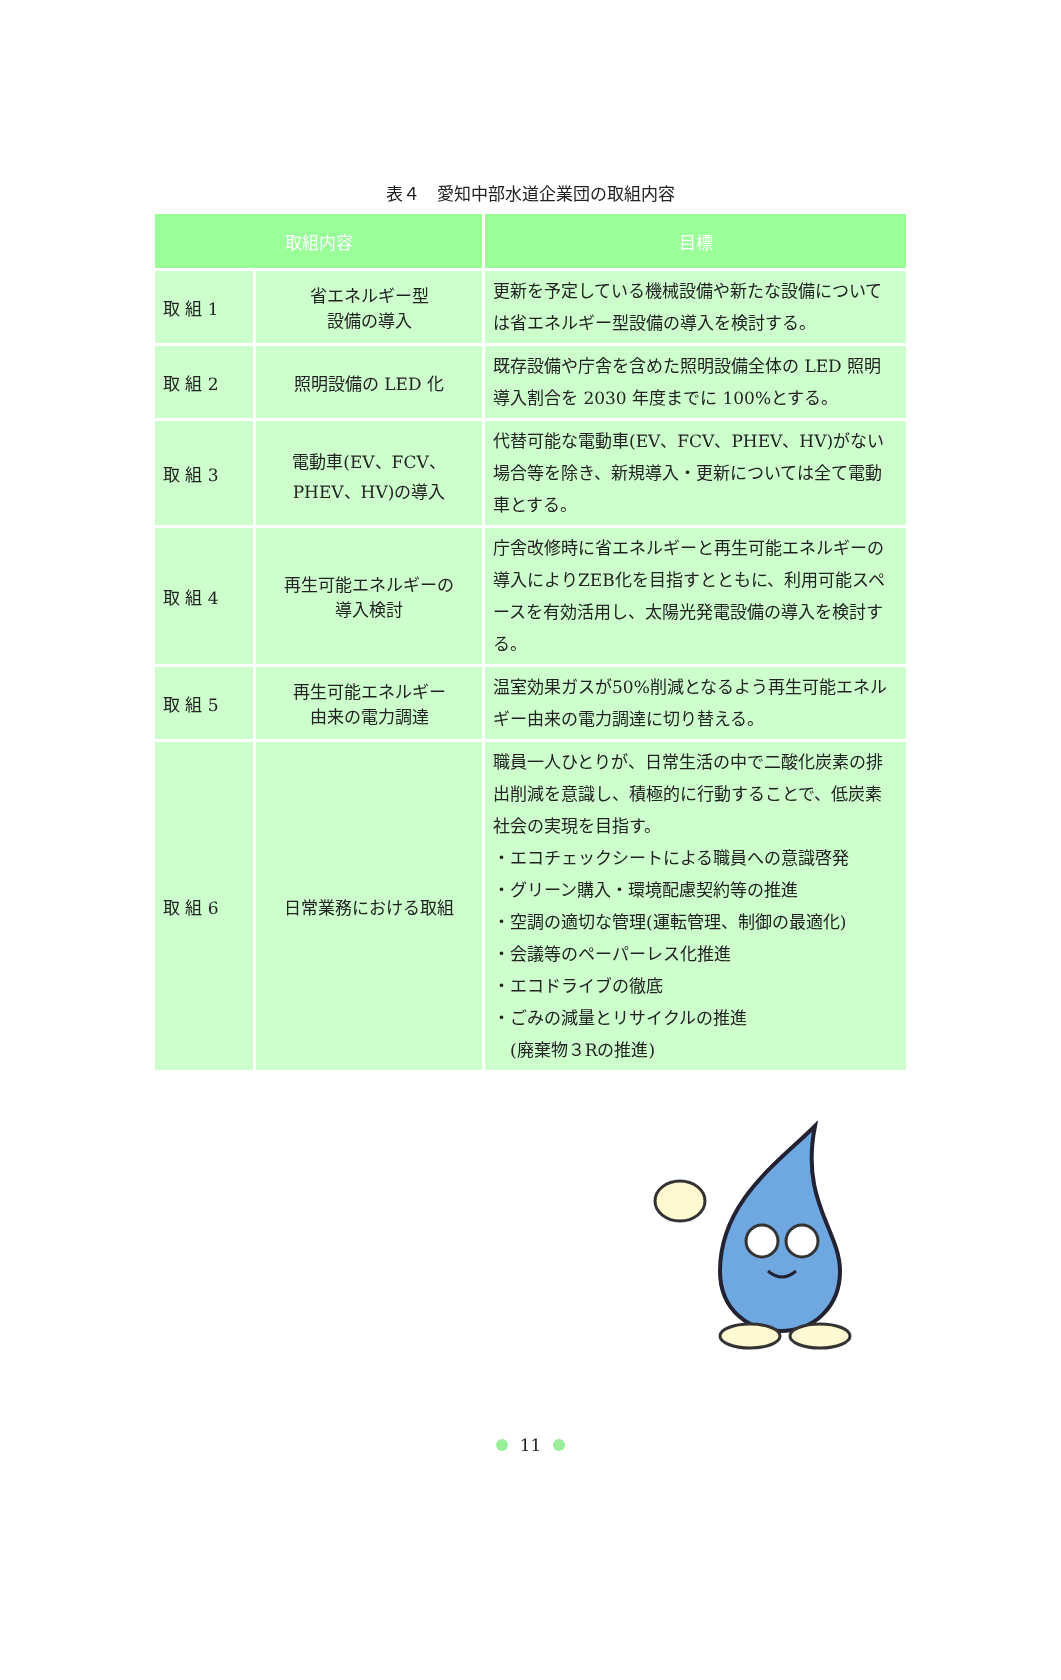表４　愛知中部水道企業団の取組内容
| 取組内容 | | 目標 |
| --- | --- | --- |
| 取 組 1 | 省エネルギー型 設備の導入 | 更新を予定している機械設備や新たな設備については省エネルギー型設備の導入を検討する。 |
| 取 組 2 | 照明設備の LED 化 | 既存設備や庁舎を含めた照明設備全体の LED 照明導入割合を 2030 年度までに 100%とする。 |
| 取 組 3 | 電動車(EV、FCV、 PHEV、HV)の導入 | 代替可能な電動車(EV、FCV、PHEV、HV)がない場合等を除き、新規導入・更新については全て電動車とする。 |
| 取 組 4 | 再生可能エネルギーの 導入検討 | 庁舎改修時に省エネルギーと再生可能エネルギーの導入によりZEB化を目指すとともに、利用可能スペースを有効活用し、太陽光発電設備の導入を検討する。 |
| 取 組 5 | 再生可能エネルギー 由来の電力調達 | 温室効果ガスが50%削減となるよう再生可能エネルギー由来の電力調達に切り替える。 |
| 取 組 6 | 日常業務における取組 | 職員一人ひとりが、日常生活の中で二酸化炭素の排出削減を意識し、積極的に行動することで、低炭素社会の実現を目指す。 ・エコチェックシートによる職員への意識啓発 ・グリーン購入・環境配慮契約等の推進 ・空調の適切な管理(運転管理、制御の最適化) ・会議等のペーパーレス化推進 ・エコドライブの徹底 ・ごみの減量とリサイクルの推進 (廃棄物３Rの推進) |
11